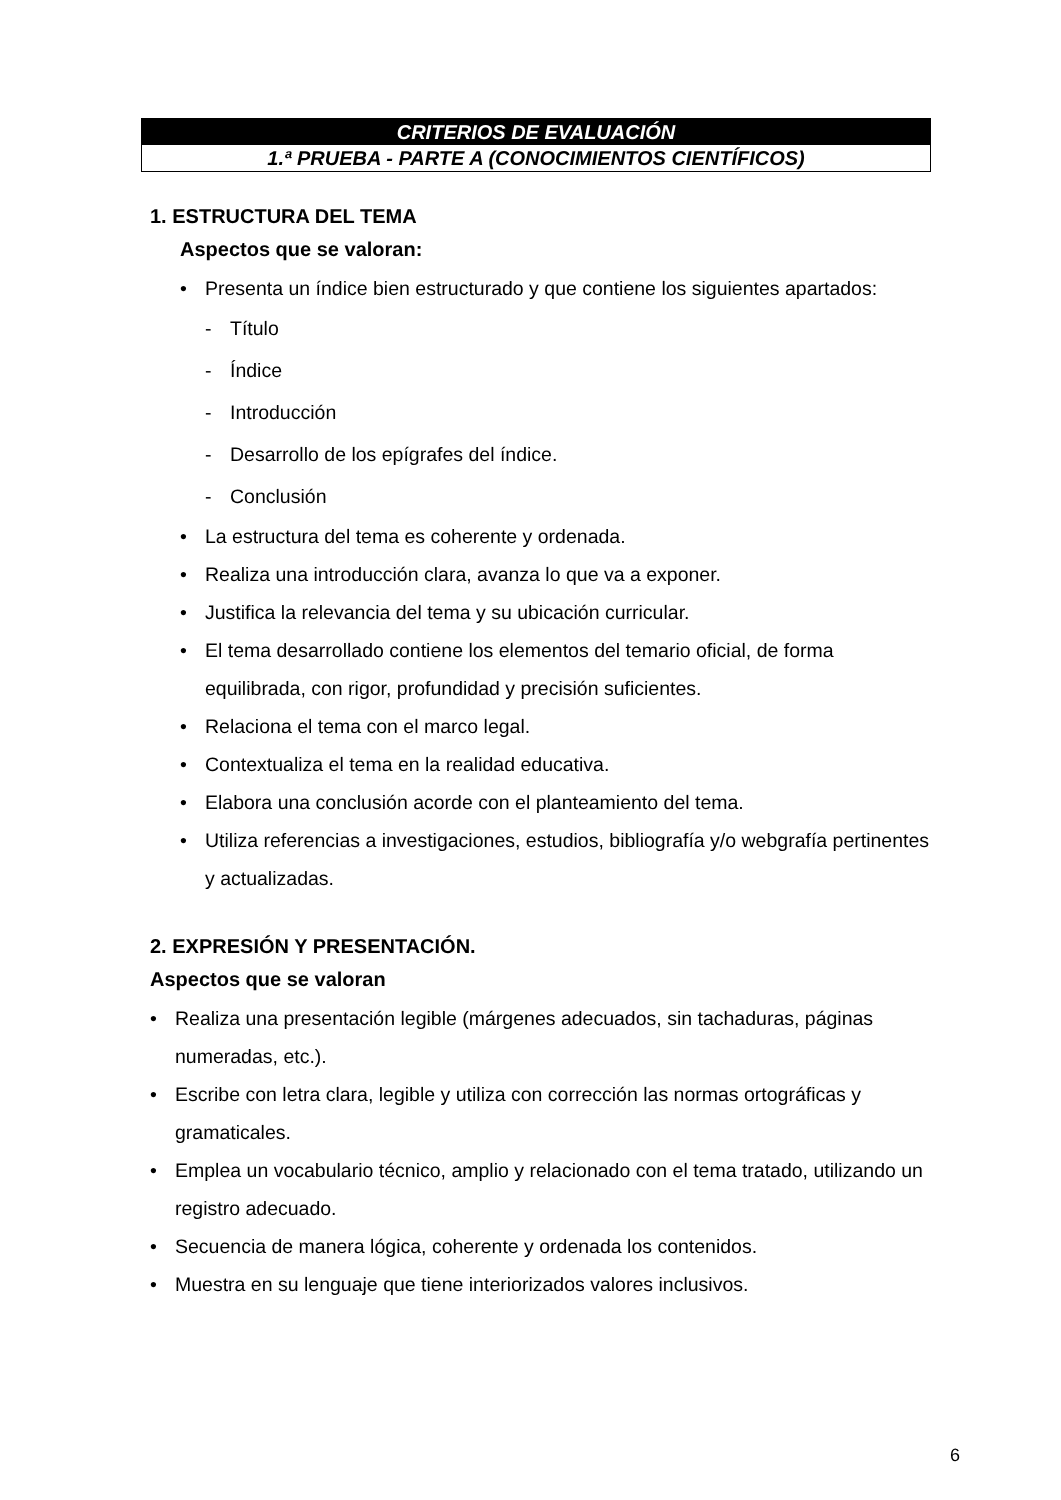CRITERIOS DE EVALUACIÓN
1.ª PRUEBA - PARTE A (CONOCIMIENTOS CIENTÍFICOS)
1. ESTRUCTURA DEL TEMA
Aspectos que se valoran:
• Presenta un índice bien estructurado y que contiene los siguientes apartados:
- Título
- Índice
- Introducción
- Desarrollo de los epígrafes del índice.
- Conclusión
• La estructura del tema es coherente y ordenada.
• Realiza una introducción clara, avanza lo que va a exponer.
• Justifica la relevancia del tema y su ubicación curricular.
• El tema desarrollado contiene los elementos del temario oficial, de forma equilibrada, con rigor, profundidad y precisión suficientes.
• Relaciona el tema con el marco legal.
• Contextualiza el tema en la realidad educativa.
• Elabora una conclusión acorde con el planteamiento del tema.
• Utiliza referencias a investigaciones, estudios, bibliografía y/o webgrafía pertinentes y actualizadas.
2. EXPRESIÓN Y PRESENTACIÓN.
Aspectos que se valoran
• Realiza una presentación legible (márgenes adecuados, sin tachaduras, páginas numeradas, etc.).
• Escribe con letra clara, legible y utiliza con corrección las normas ortográficas y gramaticales.
• Emplea un vocabulario técnico, amplio y relacionado con el tema tratado, utilizando un registro adecuado.
• Secuencia de manera lógica, coherente y ordenada los contenidos.
• Muestra en su lenguaje que tiene interiorizados valores inclusivos.
6